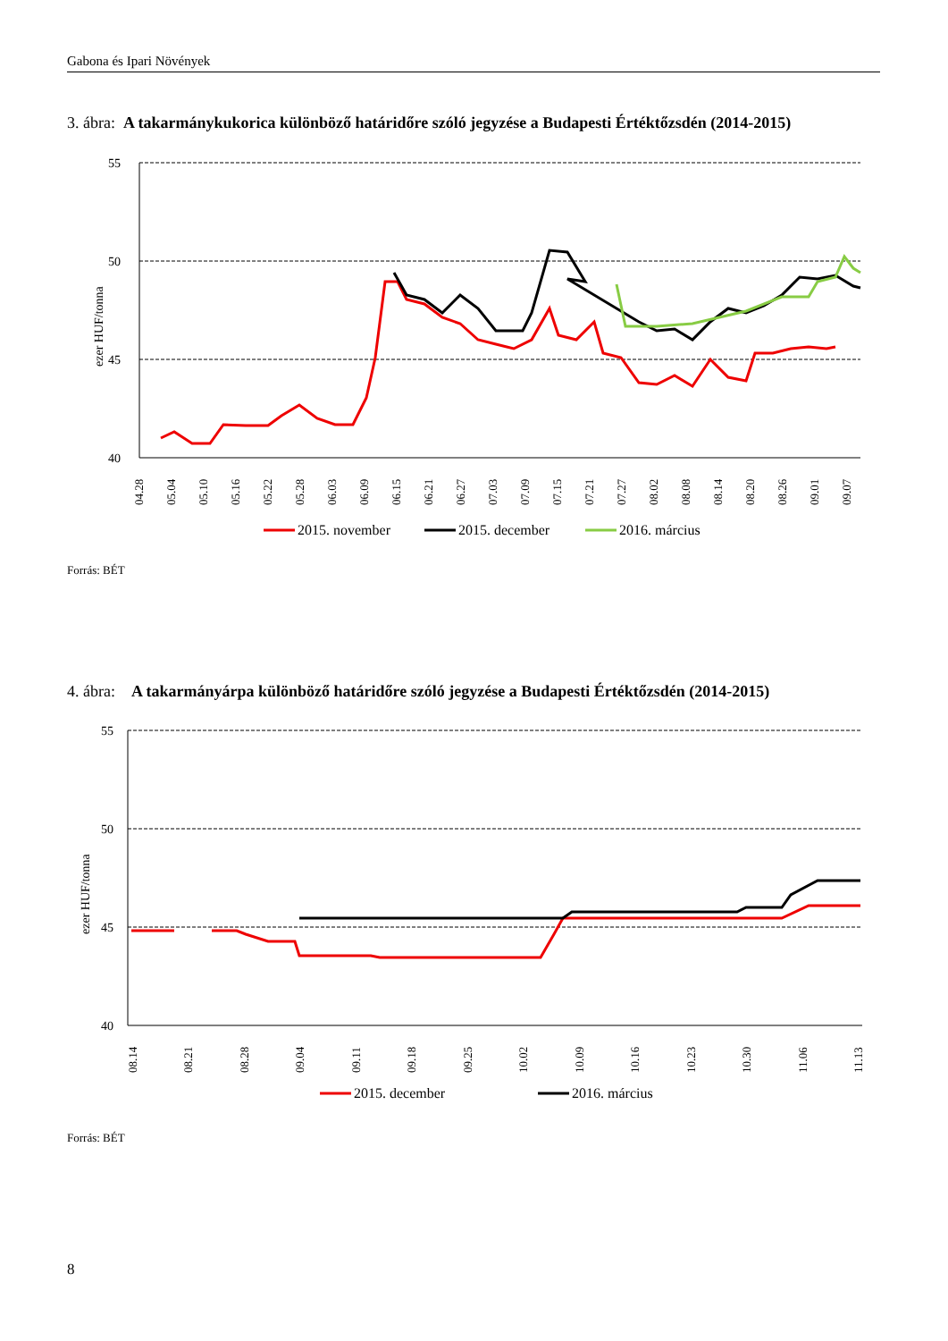Gabona és Ipari Növények
3. ábra: A takarmánykukorica különböző határidőre szóló jegyzése a Budapesti Értéktőzsdén (2014-2015)
55
50
45
40
ezer HUF/tonna
04.28
05.04
05.10
05.16
05.22
05.28
06.03
06.09
06.15
06.21
06.27
07.03
07.09
07.15
07.21
07.27
08.02
08.08
08.14
08.20
08.26
09.01
09.07
2015. november
2015. december
2016. március
Forrás: BÉT
4. ábra: A takarmányárpa különböző határidőre szóló jegyzése a Budapesti Értéktőzsdén (2014-2015)
55
50
45
40
ezer HUF/tonna
08.14
08.21
08.28
09.04
09.11
09.18
09.25
10.02
10.09
10.16
10.23
10.30
11.06
11.13
2015. december
2016. március
Forrás: BÉT
8